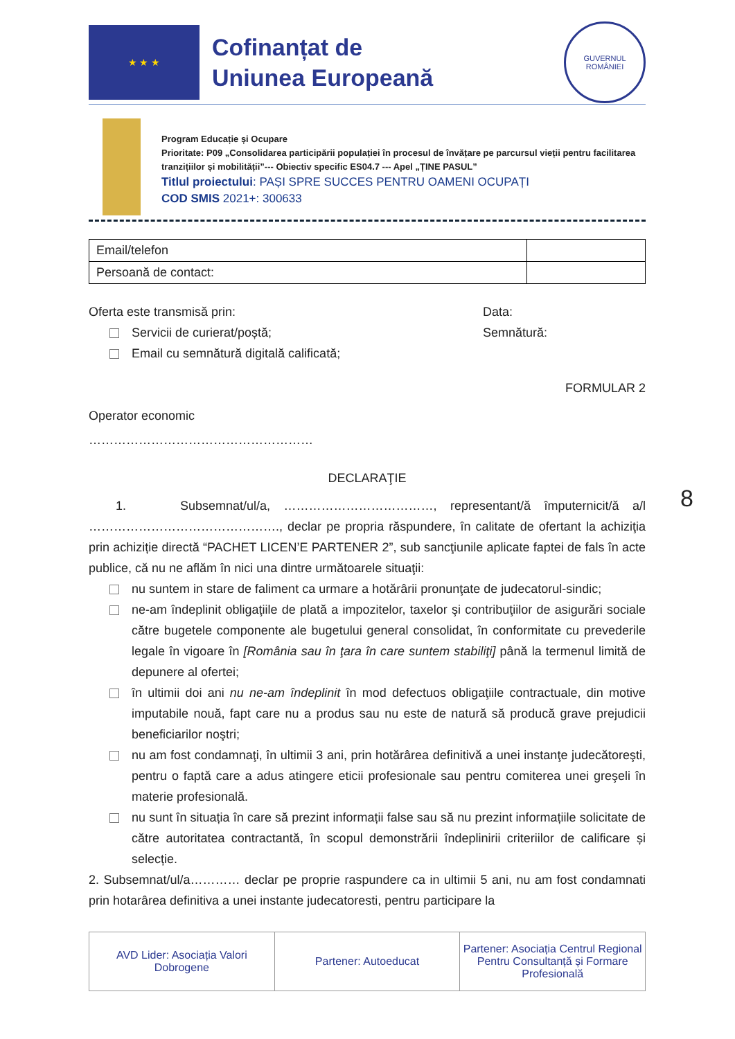8
★ ★ ★
Cofinanțat de
Uniunea Europeană
GUVERNUL
ROMÂNIEI
Program Educație și Ocupare
Prioritate: P09 „Consolidarea participării populației în procesul de învățare pe parcursul vieții pentru facilitarea tranzițiilor și mobilității”--- Obiectiv specific ES04.7 --- Apel „ȚINE PASUL”
Titlul proiectului: PAȘI SPRE SUCCES PENTRU OAMENI OCUPAȚI
COD SMIS 2021+: 300633
| Email/telefon | |
| Persoană de contact: | |
Oferta este transmisă prin:
Servicii de curierat/poștă;
Email cu semnătură digitală calificată;
Data:
Semnătură:
FORMULAR 2
Operator economic
………………………………………………
DECLARAŢIE
1. Subsemnat/ul/a, ………………………………, representant/ă împuternicit/ă a/l ………………………………………., declar pe propria răspundere, în calitate de ofertant la achiziţia prin achiziție directă “PACHET LICEN’E PARTENER 2”, sub sancţiunile aplicate faptei de fals în acte publice, că nu ne aflăm în nici una dintre următoarele situaţii:
nu suntem in stare de faliment ca urmare a hotărârii pronunţate de judecatorul-sindic;
ne-am îndeplinit obligaţiile de plată a impozitelor, taxelor şi contribuţiilor de asigurări sociale către bugetele componente ale bugetului general consolidat, în conformitate cu prevederile legale în vigoare în [România sau în ţara în care suntem stabiliţi] până la termenul limită de depunere al ofertei;
în ultimii doi ani nu ne-am îndeplinit în mod defectuos obligaţiile contractuale, din motive imputabile nouă, fapt care nu a produs sau nu este de natură să producă grave prejudicii beneficiarilor noştri;
nu am fost condamnaţi, în ultimii 3 ani, prin hotărârea definitivă a unei instanţe judecătoreşti, pentru o faptă care a adus atingere eticii profesionale sau pentru comiterea unei greşeli în materie profesională.
nu sunt în situația în care să prezint informații false sau să nu prezint informațiile solicitate de către autoritatea contractantă, în scopul demonstrării îndeplinirii criteriilor de calificare și selecție.
2. Subsemnat/ul/a………… declar pe proprie raspundere ca in ultimii 5 ani, nu am fost condamnati prin hotarârea definitiva a unei instante judecatoresti, pentru participare la
AVD Lider: Asociația Valori Dobrogene
Partener: Autoeducat Partener: Asociația Centrul Regional Pentru Consultanță și Formare Profesională